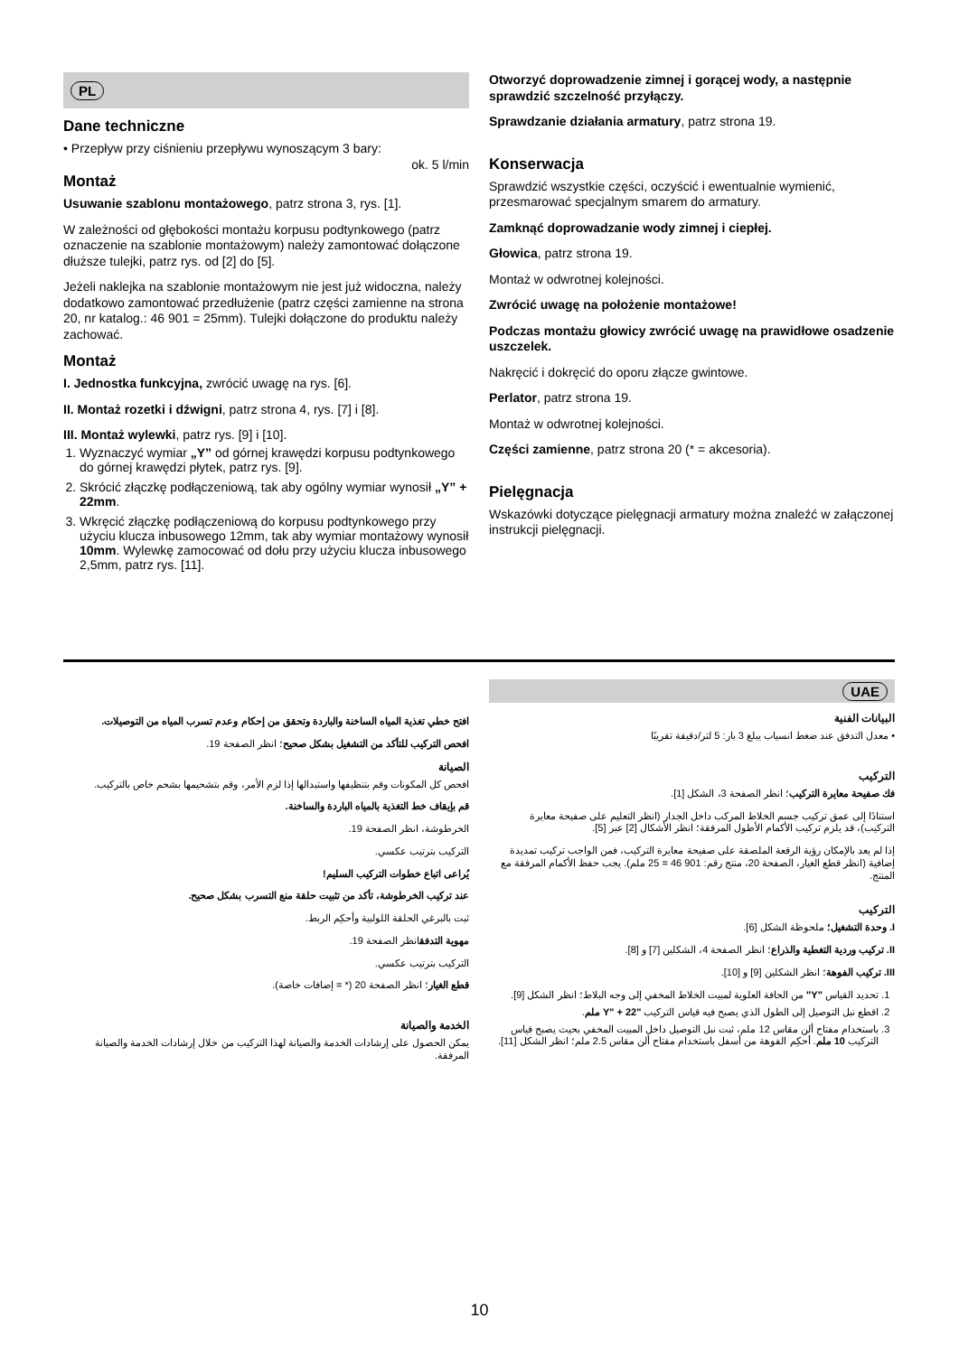PL
Dane techniczne
• Przepływ przy ciśnieniu przepływu wynoszącym 3 bary:
ok. 5 l/min
Montaż
Usuwanie szablonu montażowego, patrz strona 3, rys. [1].
W zależności od głębokości montażu korpusu podtynkowego (patrz oznaczenie na szablonie montażowym) należy zamontować dołączone dłuższe tulejki, patrz rys. od [2] do [5].
Jeżeli naklejka na szablonie montażowym nie jest już widoczna, należy dodatkowo zamontować przedłużenie (patrz części zamienne na strona 20, nr katalog.: 46 901 = 25mm). Tulejki dołączone do produktu należy zachować.
Montaż
I. Jednostka funkcyjna, zwrócić uwagę na rys. [6].
II. Montaż rozetki i dźwigni, patrz strona 4, rys. [7] i [8].
III. Montaż wylewki, patrz rys. [9] i [10].
1. Wyznaczyć wymiar „Y” od górnej krawędzi korpusu podtynkowego do górnej krawędzi płytek, patrz rys. [9].
2. Skrócić złączkę podłączeniową, tak aby ogólny wymiar wynosił „Y” + 22mm.
3. Wkręcić złączkę podłączeniową do korpusu podtynkowego przy użyciu klucza inbusowego 12mm, tak aby wymiar montażowy wynosił 10mm. Wylewkę zamocować od dołu przy użyciu klucza inbusowego 2,5mm, patrz rys. [11].
Otworzyć doprowadzenie zimnej i gorącej wody, a następnie sprawdzić szczelność przyłączy.
Sprawdzanie działania armatury, patrz strona 19.
Konserwacja
Sprawdzić wszystkie części, oczyścić i ewentualnie wymienić, przesmarować specjalnym smarem do armatury.
Zamknąć doprowadzanie wody zimnej i ciepłej.
Głowica, patrz strona 19.
Montaż w odwrotnej kolejności.
Zwrócić uwagę na położenie montażowe!
Podczas montażu głowicy zwrócić uwagę na prawidłowe osadzenie uszczelek.
Nakręcić i dokręcić do oporu złącze gwintowe.
Perlator, patrz strona 19.
Montaż w odwrotnej kolejności.
Części zamienne, patrz strona 20 (* = akcesoria).
Pielęgnacja
Wskazówki dotyczące pielęgnacji armatury można znaleźć w załączonej instrukcji pielęgnacji.
UAE
البيانات الفنية
• معدل التدفق عند ضغط انسياب يبلغ 3 بار: 5 لتر/دقيقة تقريبًا
التركيب
فك صفيحة معايرة التركيب؛ انظر الصفحة 3، الشكل [1].
استنادًا إلى عمق تركيب جسم الخلاط المركب داخل الجدار (انظر التعليم على صفيحة معايرة التركيب)، قد يلزم تركيب الأكمام الأطول المرفقة؛ انظر الأشكال [2] عبر [5].
إذا لم يعد بالإمكان رؤية الرقعة الملصقة على صفيحة معايرة التركيب، فمن الواجب تركيب تمديدة إضافية (انظر قطع الغيار، الصفحة 20، منتج رقم: 901 46 = 25 ملم). يجب حفظ الأكمام المرفقة مع المنتج.
التركيب
I. وحدة التشغيل؛ ملحوظة الشكل [6].
II. تركيب وردية التغطية والذراع؛ انظر الصفحة 4، الشكلين [7] و [8].
III. تركيب الفوهة؛ انظر الشكلين [9] و [10].
1. تحديد القياس "Y" من الحافة العلوية لمبيت الخلاط المخفي إلى وجه البلاط؛ انظر الشكل [9].
2. اقطع نبل التوصيل إلى الطول الذي يصبح فيه قياس التركيب "Y" + 22 ملم.
3. باستخدام مفتاح ألن مقاس 12 ملم، ثبت نبل التوصيل داخل المبيت المخفي بحيث يصبح قياس التركيب 10 ملم. أحكِم الفوهة من أسفل باستخدام مفتاح ألن مقاس 2.5 ملم؛ انظر الشكل [11].
افتح خطي تغذية المياه الساخنة والباردة وتحقق من إحكام وعدم تسرب المياه من التوصيلات.
افحص التركيب للتأكد من التشغيل بشكل صحيح؛ انظر الصفحة 19.
الصيانة
افحص كل المكونات وقم بتنظيفها واستبدالها إذا لزم الأمر، وقم بتشحيمها بشحم خاص بالتركيب.
قم بإيقاف خط التغذية بالمياه الباردة والساخنة.
الخرطوشة، انظر الصفحة 19.
التركيب بترتيب عكسي.
يُراعى اتباع خطوات التركيب السليم!
عند تركيب الخرطوشة، تأكد من تثبيت حلقة منع التسرب بشكل صحيح.
ثبت بالبرغي الحلقة اللولبية وأحكِم الربط.
مهوية التدفقانظر الصفحة 19.
التركيب بترتيب عكسي.
قطع الغيار؛ انظر الصفحة 20 (* = إضافات خاصة).
الخدمة والصيانة
يمكن الحصول على إرشادات الخدمة والصيانة لهذا التركيب من خلال إرشادات الخدمة والصيانة المرفقة.
10